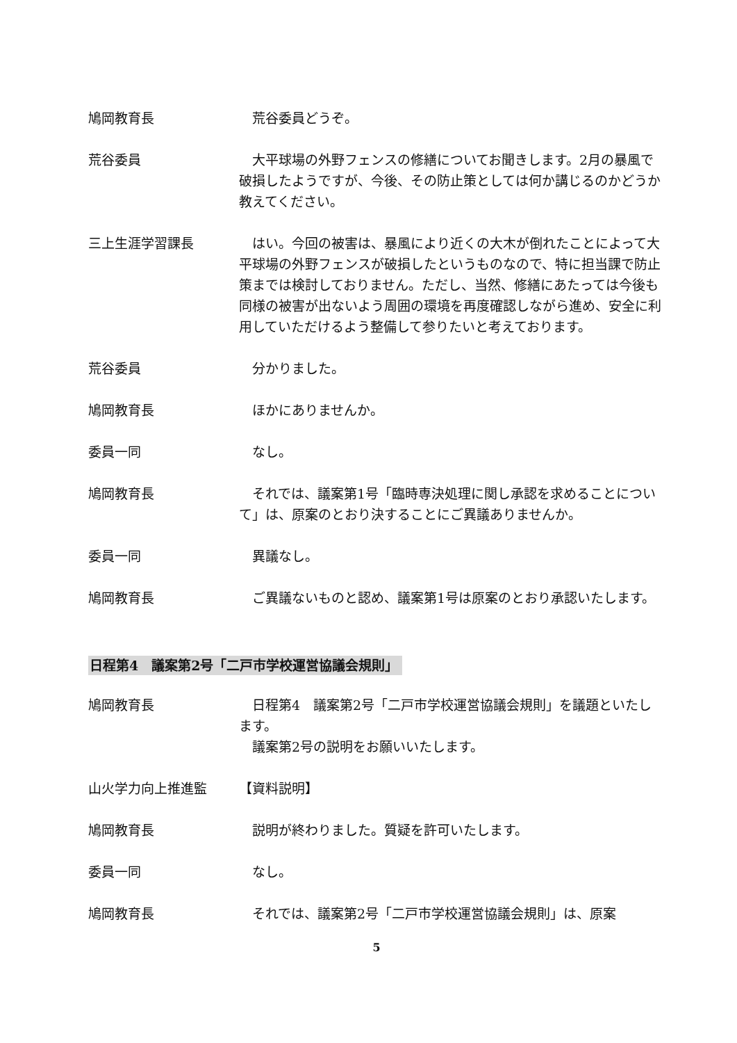鳩岡教育長 　荒谷委員どうぞ。
荒谷委員 　大平球場の外野フェンスの修繕についてお聞きします。2月の暴風で破損したようですが、今後、その防止策としては何か講じるのかどうか教えてください。
三上生涯学習課長 　はい。今回の被害は、暴風により近くの大木が倒れたことによって大平球場の外野フェンスが破損したというものなので、特に担当課で防止策までは検討しておりません。ただし、当然、修繕にあたっては今後も同様の被害が出ないよう周囲の環境を再度確認しながら進め、安全に利用していただけるよう整備して参りたいと考えております。
荒谷委員 　分かりました。
鳩岡教育長 　ほかにありませんか。
委員一同 　なし。
鳩岡教育長 　それでは、議案第1号「臨時専決処理に関し承認を求めることについて」は、原案のとおり決することにご異議ありませんか。
委員一同 　異議なし。
鳩岡教育長 　ご異議ないものと認め、議案第1号は原案のとおり承認いたします。
日程第4　議案第2号「二戸市学校運営協議会規則」
鳩岡教育長 　日程第4　議案第2号「二戸市学校運営協議会規則」を議題といたします。
　議案第2号の説明をお願いいたします。
山火学力向上推進監 【資料説明】
鳩岡教育長 　説明が終わりました。質疑を許可いたします。
委員一同 　なし。
鳩岡教育長 　それでは、議案第2号「二戸市学校運営協議会規則」は、原案
5